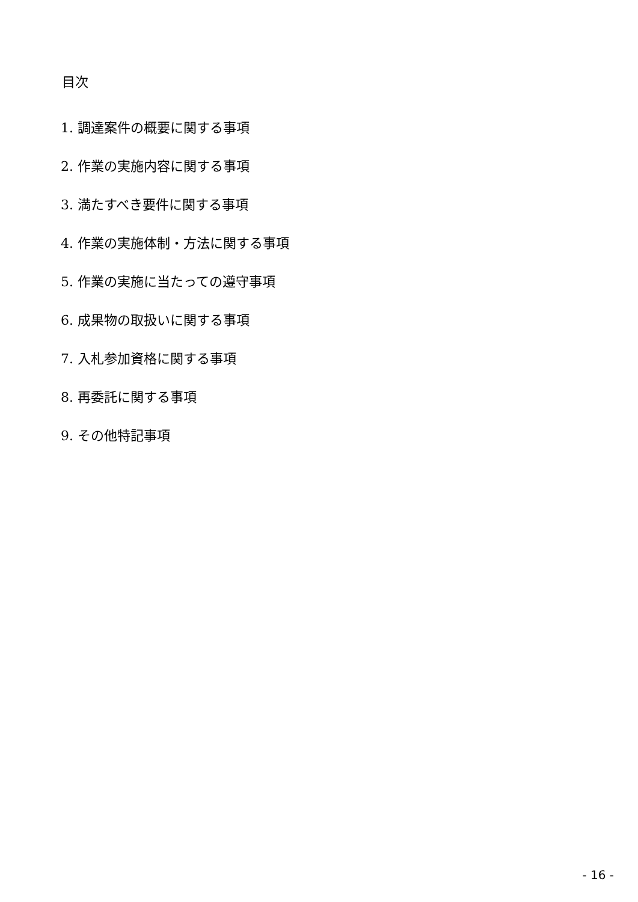目次
1. 調達案件の概要に関する事項
2. 作業の実施内容に関する事項
3. 満たすべき要件に関する事項
4. 作業の実施体制・方法に関する事項
5. 作業の実施に当たっての遵守事項
6. 成果物の取扱いに関する事項
7. 入札参加資格に関する事項
8. 再委託に関する事項
9. その他特記事項
- 16 -